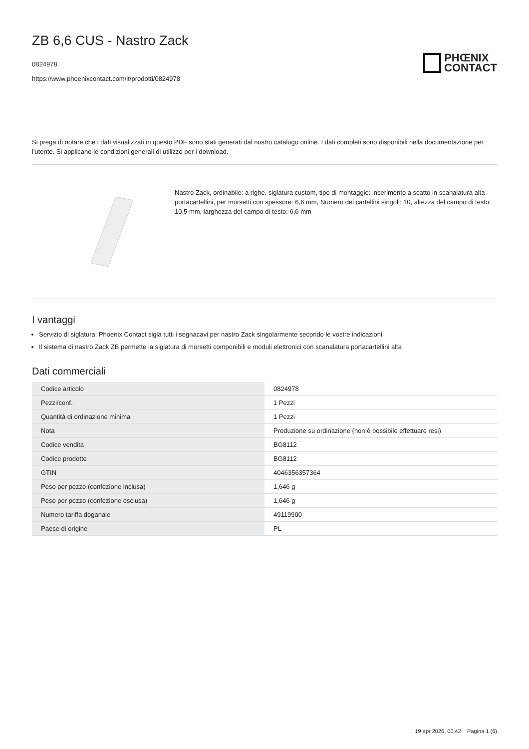ZB 6,6 CUS - Nastro Zack
0824978
https://www.phoenixcontact.com/it/prodotti/0824978
PHŒNIX
CONTACT
Si prega di notare che i dati visualizzati in questo PDF sono stati generati dal nostro catalogo online. I dati completi sono disponibili nella documentazione per l'utente. Si applicano le condizioni generali di utilizzo per i download.
Nastro Zack, ordinabile: a righe, siglatura custom, tipo di montaggio: inserimento a scatto in scanalatura alta portacartellini, per morsetti con spessore: 6,6 mm, Numero dei cartellini singoli: 10, altezza del campo di testo: 10,5 mm, larghezza del campo di testo: 6,6 mm
I vantaggi
Servizio di siglatura: Phoenix Contact sigla tutti i segnacavi per nastro Zack singolarmente secondo le vostre indicazioni
Il sistema di nastro Zack ZB permette la siglatura di morsetti componibili e moduli elettronici con scanalatura portacartellini alta
Dati commerciali
| Codice articolo | 0824978 |
| Pezzi/conf. | 1 Pezzi |
| Quantità di ordinazione minima | 1 Pezzi |
| Nota | Produzione su ordinazione (non è possibile effettuare resi) |
| Codice vendita | BG8112 |
| Codice prodotto | BG8112 |
| GTIN | 4046356357364 |
| Peso per pezzo (confezione inclusa) | 1,646 g |
| Peso per pezzo (confezione esclusa) | 1,646 g |
| Numero tariffa doganale | 49119900 |
| Paese di origine | PL |
19 apr 2026, 00:42 Pagina 1 (6)